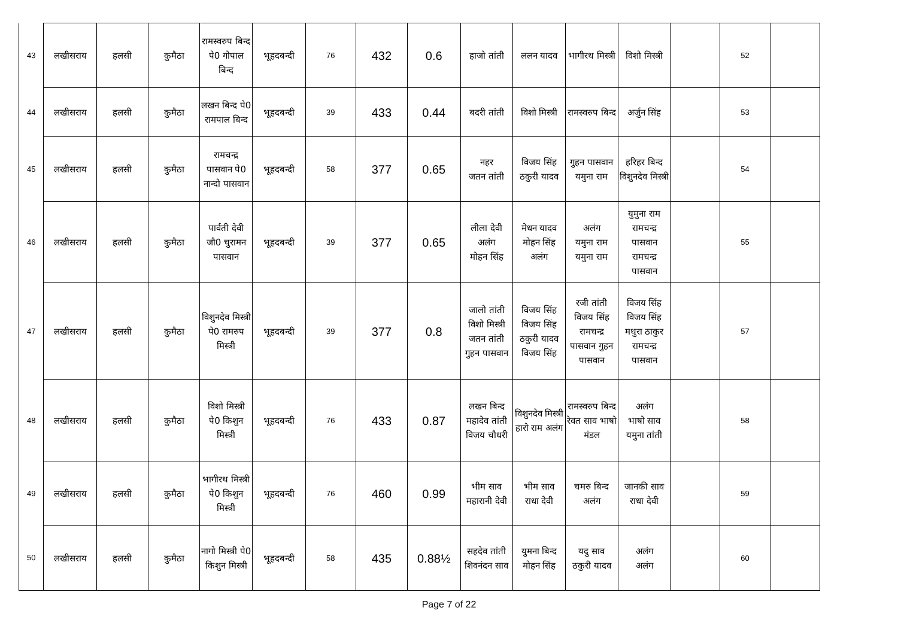| 43 | लखीसराय | हलसी | कुमैठा | रामस्वरुप बिन्द पे0 गोपाल बिन्द | भूहदबन्दी | 76 | 432 | 0.6 | हाजो तांती | ललन यादव | भागीरथ मिस्त्री | विशो मिस्त्री | | 52 | |
| 44 | लखीसराय | हलसी | कुमैठा | लखन बिन्द पे0 रामपाल बिन्द | भूहदबन्दी | 39 | 433 | 0.44 | बदरी तांती | विशो मिस्त्री | रामस्वरुप बिन्द | अर्जुन सिंह | | 53 | |
| 45 | लखीसराय | हलसी | कुमैठा | रामचन्द्र पासवान पे0 नान्दो पासवान | भूहदबन्दी | 58 | 377 | 0.65 | नहर जतन तांती | विजय सिंह ठकुरी यादव | गुहन पासवान यमुना राम | हरिहर बिन्द विशुनदेव मिस्त्री | | 54 | |
| 46 | लखीसराय | हलसी | कुमैठा | पार्वती देवी जौ0 चुरामन पासवान | भूहदबन्दी | 39 | 377 | 0.65 | लीला देवी अलंग मोहन सिंह | मेधन यादव मोहन सिंह अलंग | अलंग यमुना राम यमुना राम | युमुना राम रामचन्द्र पासवान रामचन्द्र पासवान | | 55 | |
| 47 | लखीसराय | हलसी | कुमैठा | विशुनदेव मिस्त्री पे0 रामरुप मिस्त्री | भूहदबन्दी | 39 | 377 | 0.8 | जालो तांती विशो मिस्त्री जतन तांती गुहन पासवान | विजय सिंह विजय सिंह ठकुरी यादव विजय सिंह | रजी तांती विजय सिंह रामचन्द्र पासवान गुहन पासवान | विजय सिंह विजय सिंह मथुरा ठाकुर रामचन्द्र पासवान | | 57 | |
| 48 | लखीसराय | हलसी | कुमैठा | विशो मिस्त्री पे0 किशुन मिस्त्री | भूहदबन्दी | 76 | 433 | 0.87 | लखन बिन्द महादेव तांती विजय चौधरी | विशुनदेव मिस्त्री हारो राम अलंग | रामस्वरुप बिन्द रेवत साव भाषो मंडल | अलंग भाषो साव यमुना तांती | | 58 | |
| 49 | लखीसराय | हलसी | कुमैठा | भागीरथ मिस्त्री पे0 किशुन मिस्त्री | भूहदबन्दी | 76 | 460 | 0.99 | भीम साव महारानी देवी | भीम साव राधा देवी | चमरु बिन्द अलंग | जानकी साव राधा देवी | | 59 | |
| 50 | लखीसराय | हलसी | कुमैठा | नागो मिस्त्री पे0 किशुन मिस्त्री | भूहदबन्दी | 58 | 435 | 0.88½ | सहदेव तांती शिवनंदन साव | युमना बिन्द मोहन सिंह | यदु साव ठकुरी यादव | अलंग अलंग | | 60 | |
Page 7 of 22